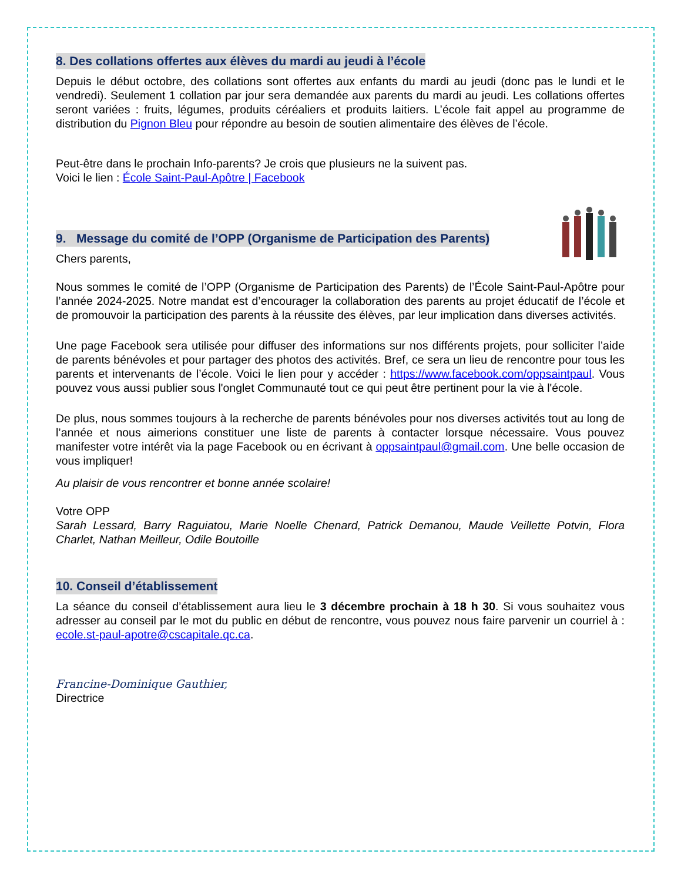8. Des collations offertes aux élèves du mardi au jeudi à l’école
Depuis le début octobre, des collations sont offertes aux enfants du mardi au jeudi (donc pas le lundi et le vendredi). Seulement 1 collation par jour sera demandée aux parents du mardi au jeudi. Les collations offertes seront variées : fruits, légumes, produits céréaliers et produits laitiers. L’école fait appel au programme de distribution du Pignon Bleu pour répondre au besoin de soutien alimentaire des élèves de l’école.
Peut-être dans le prochain Info-parents? Je crois que plusieurs ne la suivent pas.
Voici le lien : École Saint-Paul-Apôtre | Facebook
9. Message du comité de l’OPP (Organisme de Participation des Parents)
Chers parents,
Nous sommes le comité de l’OPP (Organisme de Participation des Parents) de l’École Saint-Paul-Apôtre pour l’année 2024-2025. Notre mandat est d’encourager la collaboration des parents au projet éducatif de l’école et de promouvoir la participation des parents à la réussite des élèves, par leur implication dans diverses activités.
Une page Facebook sera utilisée pour diffuser des informations sur nos différents projets, pour solliciter l’aide de parents bénévoles et pour partager des photos des activités. Bref, ce sera un lieu de rencontre pour tous les parents et intervenants de l’école. Voici le lien pour y accéder : https://www.facebook.com/oppsaintpaul. Vous pouvez vous aussi publier sous l'onglet Communauté tout ce qui peut être pertinent pour la vie à l'école.
De plus, nous sommes toujours à la recherche de parents bénévoles pour nos diverses activités tout au long de l’année et nous aimerions constituer une liste de parents à contacter lorsque nécessaire. Vous pouvez manifester votre intérêt via la page Facebook ou en écrivant à oppsaintpaul@gmail.com. Une belle occasion de vous impliquer!
Au plaisir de vous rencontrer et bonne année scolaire!
Votre OPP
Sarah Lessard, Barry Raguiatou, Marie Noelle Chenard, Patrick Demanou, Maude Veillette Potvin, Flora Charlet, Nathan Meilleur, Odile Boutoille
10. Conseil d’établissement
La séance du conseil d’établissement aura lieu le 3 décembre prochain à 18 h 30. Si vous souhaitez vous adresser au conseil par le mot du public en début de rencontre, vous pouvez nous faire parvenir un courriel à : ecole.st-paul-apotre@cscapitale.qc.ca.
Francine-Dominique Gauthier,
Directrice